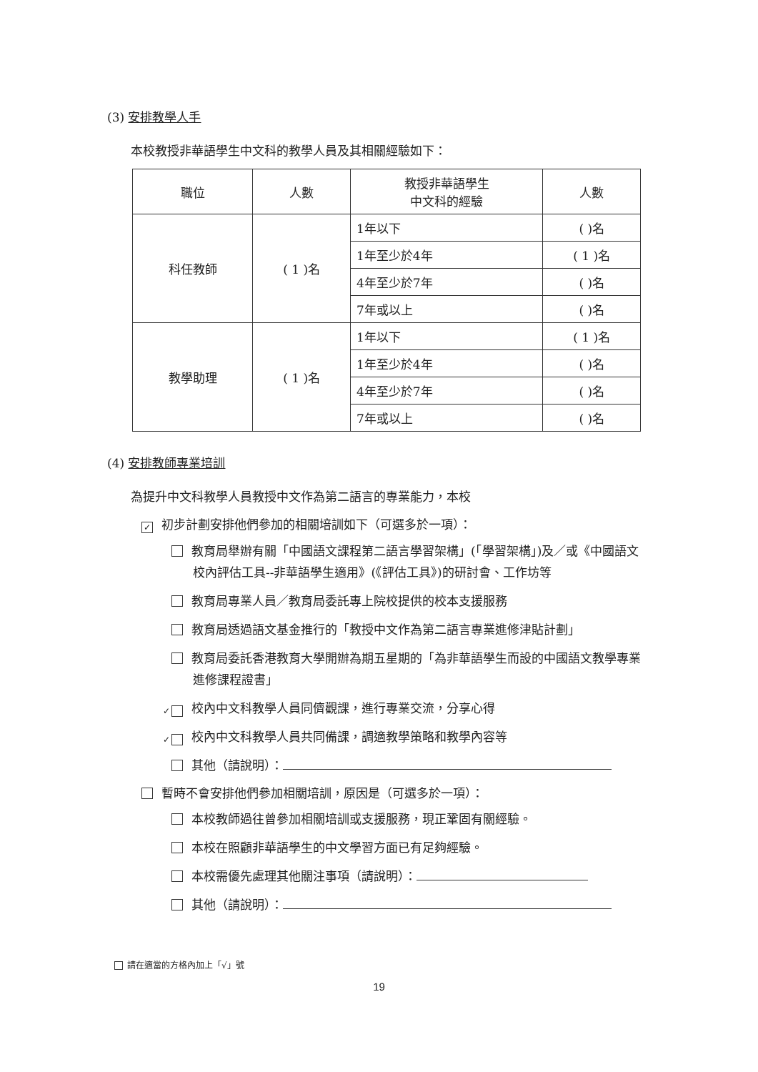(3) 安排教學人手
本校教授非華語學生中文科的教學人員及其相關經驗如下：
| 職位 | 人數 | 教授非華語學生 中文科的經驗 | 人數 |
| --- | --- | --- | --- |
| 科任教師 | ( 1 )名 | 1年以下 | ( )名 |
| | | 1年至少於4年 | ( 1 )名 |
| | | 4年至少於7年 | ( )名 |
| | | 7年或以上 | ( )名 |
| 教學助理 | ( 1 )名 | 1年以下 | ( 1 )名 |
| | | 1年至少於4年 | ( )名 |
| | | 4年至少於7年 | ( )名 |
| | | 7年或以上 | ( )名 |
(4) 安排教師專業培訓
為提升中文科教學人員教授中文作為第二語言的專業能力，本校
✓ 初步計劃安排他們參加的相關培訓如下（可選多於一項）：
教育局舉辦有關「中國語文課程第二語言學習架構」(「學習架構」)及／或《中國語文校內評估工具--非華語學生適用》(《評估工具》)的研討會、工作坊等
教育局專業人員／教育局委託專上院校提供的校本支援服務
教育局透過語文基金推行的「教授中文作為第二語言專業進修津貼計劃」
教育局委託香港教育大學開辦為期五星期的「為非華語學生而設的中國語文教學專業進修課程證書」
✓ 校內中文科教學人員同儕觀課，進行專業交流，分享心得
✓ 校內中文科教學人員共同備課，調適教學策略和教學內容等
其他（請說明）：
暫時不會安排他們參加相關培訓，原因是（可選多於一項）：
本校教師過往曾參加相關培訓或支援服務，現正鞏固有關經驗。
本校在照顧非華語學生的中文學習方面已有足夠經驗。
本校需優先處理其他關注事項（請說明）：
其他（請說明）：
請在適當的方格內加上「√」號
19